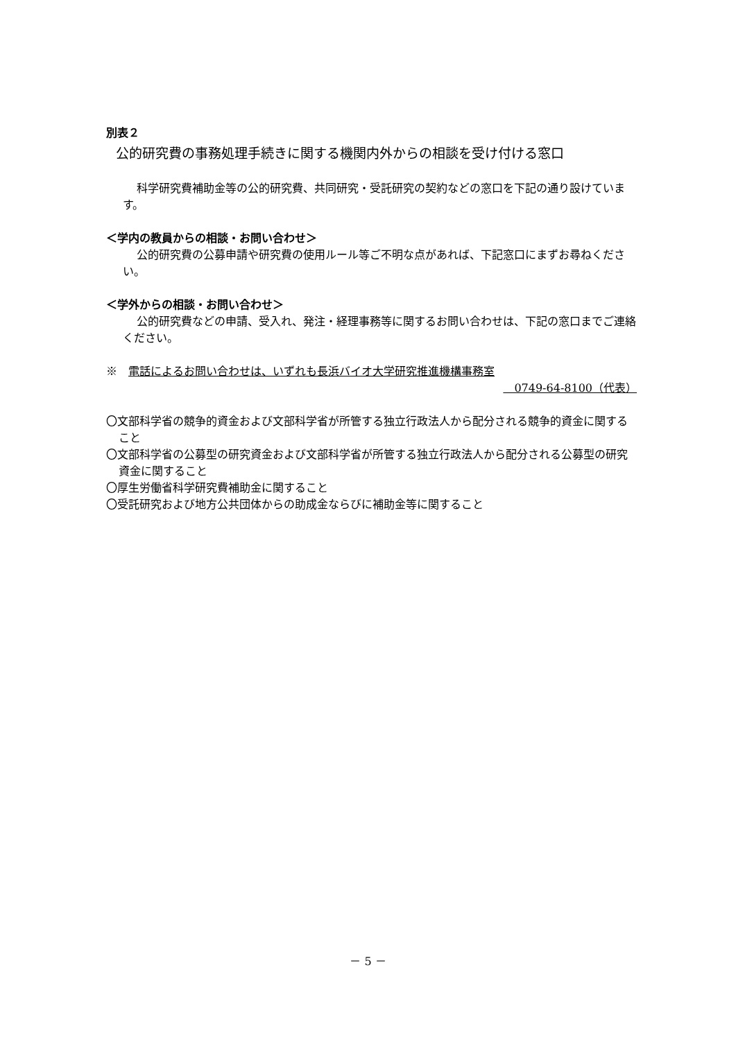別表２
公的研究費の事務処理手続きに関する機関内外からの相談を受け付ける窓口
科学研究費補助金等の公的研究費、共同研究・受託研究の契約などの窓口を下記の通り設けています。
＜学内の教員からの相談・お問い合わせ＞
公的研究費の公募申請や研究費の使用ルール等ご不明な点があれば、下記窓口にまずお尋ねください。
＜学外からの相談・お問い合わせ＞
公的研究費などの申請、受入れ、発注・経理事務等に関するお問い合わせは、下記の窓口までご連絡ください。
※　電話によるお問い合わせは、いずれも長浜バイオ大学研究推進機構事務室
　0749-64-8100（代表）
〇文部科学省の競争的資金および文部科学省が所管する独立行政法人から配分される競争的資金に関すること
〇文部科学省の公募型の研究資金および文部科学省が所管する独立行政法人から配分される公募型の研究資金に関すること
〇厚生労働省科学研究費補助金に関すること
〇受託研究および地方公共団体からの助成金ならびに補助金等に関すること
－ 5 －